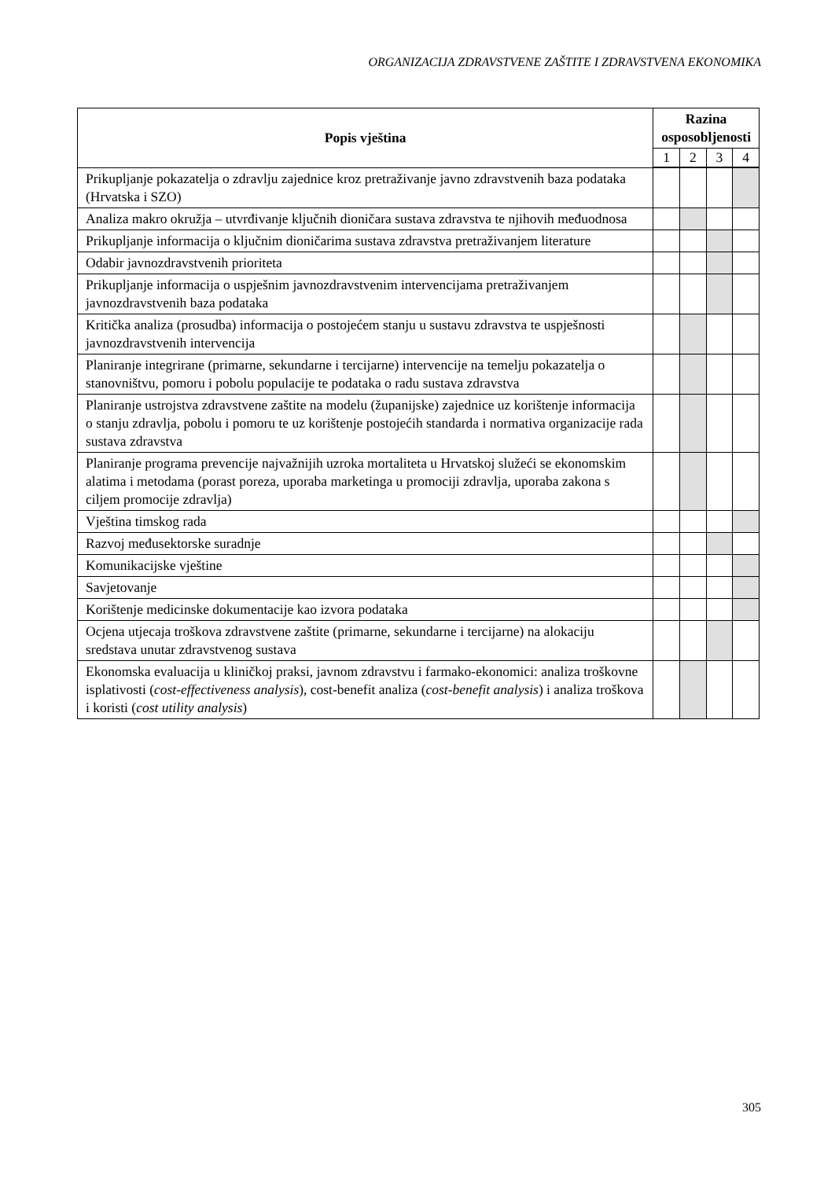ORGANIZACIJA ZDRAVSTVENE ZAŠTITE I ZDRAVSTVENA EKONOMIKA
| Popis vještina | Razina osposobljenosti | | | |
| --- | --- | --- | --- | --- |
| | 1 | 2 | 3 | 4 |
| Prikupljanje pokazatelja o zdravlju zajednice kroz pretraživanje javno zdravstvenih baza podataka (Hrvatska i SZO) | | | | |
| Analiza makro okružja – utvrđivanje ključnih dioničara sustava zdravstva te njihovih međuodnosa | | | | |
| Prikupljanje informacija o ključnim dioničarima sustava zdravstva pretraživanjem literature | | | | |
| Odabir javnozdravstvenih prioriteta | | | | |
| Prikupljanje informacija o uspješnim javnozdravstvenim intervencijama pretraživanjem javnozdravstvenih baza podataka | | | | |
| Kritička analiza (prosudba) informacija o postojećem stanju u sustavu zdravstva te uspješnosti javnozdravstvenih intervencija | | | | |
| Planiranje integrirane (primarne, sekundarne i tercijarne) intervencije na temelju pokazatelja o stanovništvu, pomoru i pobolu populacije te podataka o radu sustava zdravstva | | | | |
| Planiranje ustrojstva zdravstvene zaštite na modelu (županijske) zajednice uz korištenje informacija o stanju zdravlja, pobolu i pomoru te uz korištenje postojećih standarda i normativa organizacije rada sustava zdravstva | | | | |
| Planiranje programa prevencije najvažnijih uzroka mortaliteta u Hrvatskoj služeći se ekonomskim alatima i metodama (porast poreza, uporaba marketinga u promociji zdravlja, uporaba zakona s ciljem promocije zdravlja) | | | | |
| Vještina timskog rada | | | | |
| Razvoj međusektorske suradnje | | | | |
| Komunikacijske vještine | | | | |
| Savjetovanje | | | | |
| Korištenje medicinske dokumentacije kao izvora podataka | | | | |
| Ocjena utjecaja troškova zdravstvene zaštite (primarne, sekundarne i tercijarne) na alokaciju sredstava unutar zdravstvenog sustava | | | | |
| Ekonomska evaluacija u kliničkoj praksi, javnom zdravstvu i farmako-ekonomici: analiza troškovne isplativosti ( cost-effectiveness analysis ), cost-benefit analiza ( cost-benefit analysis ) i analiza troškova i koristi ( cost utility analysis ) | | | | |
305